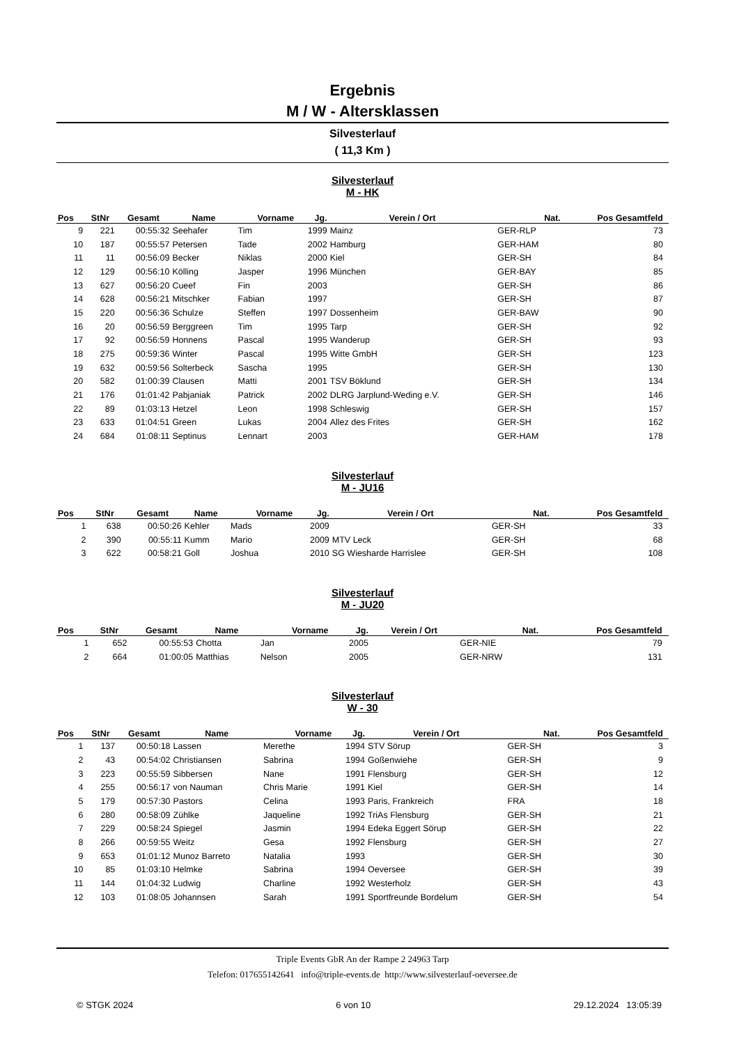Ergebnis
M / W - Altersklassen
Silvesterlauf
( 11,3 Km )
Silvesterlauf
M - HK
| Pos | StNr | Gesamt | Name | Vorname | Jg. | Verein / Ort | Nat. | Pos Gesamtfeld | |
| --- | --- | --- | --- | --- | --- | --- | --- | --- | --- |
| 9 | 221 | 00:55:32 | Seehafer | Tim | 1999 | Mainz | GER-RLP | 73 | |
| 10 | 187 | 00:55:57 | Petersen | Tade | 2002 | Hamburg | GER-HAM | 80 | |
| 11 | 11 | 00:56:09 | Becker | Niklas | 2000 | Kiel | GER-SH | 84 | |
| 12 | 129 | 00:56:10 | Kölling | Jasper | 1996 | München | GER-BAY | 85 | |
| 13 | 627 | 00:56:20 | Cueef | Fin | 2003 | | GER-SH | 86 | |
| 14 | 628 | 00:56:21 | Mitschker | Fabian | 1997 | | GER-SH | 87 | |
| 15 | 220 | 00:56:36 | Schulze | Steffen | 1997 | Dossenheim | GER-BAW | 90 | |
| 16 | 20 | 00:56:59 | Berggreen | Tim | 1995 | Tarp | GER-SH | 92 | |
| 17 | 92 | 00:56:59 | Honnens | Pascal | 1995 | Wanderup | GER-SH | 93 | |
| 18 | 275 | 00:59:36 | Winter | Pascal | 1995 | Witte GmbH | GER-SH | 123 | |
| 19 | 632 | 00:59:56 | Solterbeck | Sascha | 1995 | | GER-SH | 130 | |
| 20 | 582 | 01:00:39 | Clausen | Matti | 2001 | TSV Böklund | GER-SH | 134 | |
| 21 | 176 | 01:01:42 | Pabjaniak | Patrick | 2002 | DLRG Jarplund-Weding e.V. | GER-SH | 146 | |
| 22 | 89 | 01:03:13 | Hetzel | Leon | 1998 | Schleswig | GER-SH | 157 | |
| 23 | 633 | 01:04:51 | Green | Lukas | 2004 | Allez des Frites | GER-SH | 162 | |
| 24 | 684 | 01:08:11 | Septinus | Lennart | 2003 | | GER-HAM | 178 | |
Silvesterlauf
M - JU16
| Pos | StNr | Gesamt | Name | Vorname | Jg. | Verein / Ort | Nat. | Pos Gesamtfeld | |
| --- | --- | --- | --- | --- | --- | --- | --- | --- | --- |
| 1 | 638 | 00:50:26 | Kehler | Mads | 2009 | | GER-SH | 33 | |
| 2 | 390 | 00:55:11 | Kumm | Mario | 2009 | MTV Leck | GER-SH | 68 | |
| 3 | 622 | 00:58:21 | Goll | Joshua | 2010 | SG Wiesharde Harrislee | GER-SH | 108 | |
Silvesterlauf
M - JU20
| Pos | StNr | Gesamt | Name | Vorname | Jg. | Verein / Ort | Nat. | Pos Gesamtfeld | |
| --- | --- | --- | --- | --- | --- | --- | --- | --- | --- |
| 1 | 652 | 00:55:53 | Chotta | Jan | 2005 | | GER-NIE | 79 | |
| 2 | 664 | 01:00:05 | Matthias | Nelson | 2005 | | GER-NRW | 131 | |
Silvesterlauf
W - 30
| Pos | StNr | Gesamt | Name | Vorname | Jg. | Verein / Ort | Nat. | Pos Gesamtfeld | |
| --- | --- | --- | --- | --- | --- | --- | --- | --- | --- |
| 1 | 137 | 00:50:18 | Lassen | Merethe | 1994 | STV Sörup | GER-SH | 3 | |
| 2 | 43 | 00:54:02 | Christiansen | Sabrina | 1994 | Goßenwiehe | GER-SH | 9 | |
| 3 | 223 | 00:55:59 | Sibbersen | Nane | 1991 | Flensburg | GER-SH | 12 | |
| 4 | 255 | 00:56:17 | von Nauman | Chris Marie | 1991 | Kiel | GER-SH | 14 | |
| 5 | 179 | 00:57:30 | Pastors | Celina | 1993 | Paris, Frankreich | FRA | 18 | |
| 6 | 280 | 00:58:09 | Zühlke | Jaqueline | 1992 | TriAs Flensburg | GER-SH | 21 | |
| 7 | 229 | 00:58:24 | Spiegel | Jasmin | 1994 | Edeka Eggert Sörup | GER-SH | 22 | |
| 8 | 266 | 00:59:55 | Weitz | Gesa | 1992 | Flensburg | GER-SH | 27 | |
| 9 | 653 | 01:01:12 | Munoz Barreto | Natalia | 1993 | | GER-SH | 30 | |
| 10 | 85 | 01:03:10 | Helmke | Sabrina | 1994 | Oeversee | GER-SH | 39 | |
| 11 | 144 | 01:04:32 | Ludwig | Charline | 1992 | Westerholz | GER-SH | 43 | |
| 12 | 103 | 01:08:05 | Johannsen | Sarah | 1991 | Sportfreunde Bordelum | GER-SH | 54 | |
Triple Events GbR An der Rampe 2 24963 Tarp
Telefon: 017655142641 info@triple-events.de http://www.silvesterlauf-oeversee.de
© STGK 2024 6 von 10 29.12.2024 13:05:39